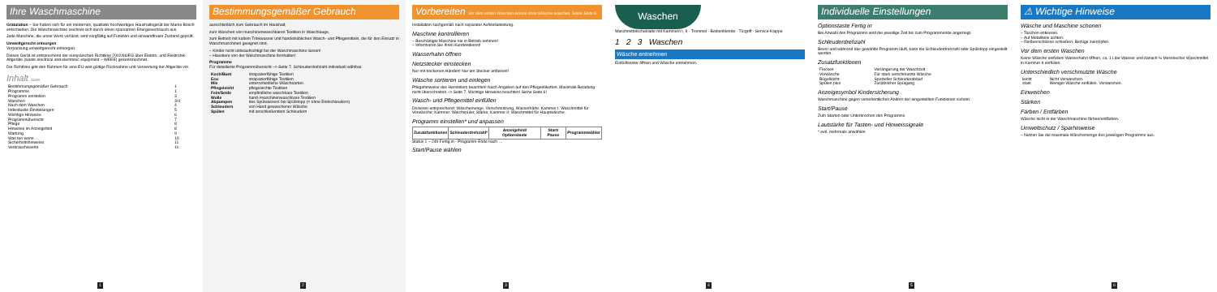Ihre Waschmaschine
Gratulation – Sie haben sich für ein modernes, qualitativ hochwertiges Haushaltsgerät der Marke Bosch entschieden. Die Waschmaschine zeichnet sich durch einen sparsamen Energieverbrauch aus.
Jede Maschine, die unser Werk verlässt, wird sorgfältig auf Funktion und einwandfreien Zustand geprüft.
Umweltgerecht entsorgen
Verpackung umweltgerecht entsorgen.
Dieses Gerät ist entsprechend der europäischen Richtlinie 2002/96/EG über Elektro- und Elektronik-Altgeräte (waste electrical and electronic equipment – WEEE) gekennzeichnet.
Die Richtlinie gibt den Rahmen für eine EU-weit gültige Rücknahme und Verwertung der Altgeräte vor.
Inhalt Seite
| Bestimmungsgemäßer Gebrauch | 1 |
| Programme | 1 |
| Programm einstellen | 3 |
| Waschen | 3/4 |
| Nach dem Waschen | 4 |
| Individuelle Einstellungen | 5 |
| Wichtige Hinweise | 6 |
| Programmübersicht | 7 |
| Pflege | 8 |
| Hinweise im Anzeigefeld | 8 |
| Wartung | 9 |
| Was tun wenn … | 10 |
| Sicherheitshinweise | 11 |
| Verbrauchswerte | 11 |
1
Bestimmungsgemäßer Gebrauch
ausschließlich zum Gebrauch im Haushalt,
zum Waschen von maschinenwaschbaren Textilien in Waschlauge,
zum Betrieb mit kaltem Trinkwasser und handelsüblichen Wasch- und Pflegemitteln, die für den Einsatz in Waschmaschinen geeignet sind.
– Kinder nicht unbeaufsichtigt bei der Waschmaschine lassen!
– Haustiere von der Waschmaschine fernhalten!
Programme
Für detaillierte Programmübersicht –> Seite 7. Schleuderdrehzahl individuell wählbar.
| Koch/Bunt | strapazierfähige Textilien |
| Eco | strapazierfähige Textilien |
| Mix | unterschiedliche Wäschearten |
| Pflegeleicht | pflegeleichte Textilien |
| Fein/Seide | empfindliche waschbare Textilien |
| Wolle | hand-/maschinenwaschbare Textilien |
| Abpumpen | des Spülwassers bei Spülstopp (= ohne Endschleudern) |
| Schleudern | von Hand gewaschener Wäsche |
| Spülen | mit anschließendem Schleudern |
2
Vorbereiten Vor dem ersten Waschen einmal ohne Wäsche waschen. Siehe Seite 6
Installation sachgemäß nach separater Aufstellanleitung.
Maschine kontrollieren
– Beschädigte Maschine nie in Betrieb nehmen!
– Informieren Sie Ihren Kundendienst!
Wasserhahn öffnen
Netzstecker einstecken
Nur mit trockenen Händen! Nur am Stecker anfassen!
Wäsche sortieren und einlegen
Pflegehinweise des Herstellers beachten! Nach Angaben auf den Pflegeetiketten. Maximale Beladung nicht überschreiten –> Seite 7. Wichtige Hinweise beachten! Siehe Seite 6!
Wasch- und Pflegemittel einfüllen
Dosieren entsprechend: Wäschemenge, Verschmutzung, Wasserhärte. Kammer I: Waschmittel für Vorwäsche; Kammer: Weichspüler, Stärke; Kammer II: Waschmittel für Hauptwäsche.
Programm einstellen* und anpassen
| Zusatzfunktionen | Schleuderdrehzahl* | Anzeigefeld/ Optionstaste | Start/ Pause | Programmwähler |
| --- | --- | --- | --- | --- |
Status 1 – 24h Fertig in · Programm-Ende nach …
Start/Pause wählen
3
Waschen
Waschmittelschublade mit Kammern I, II · Trommel · Bedienblende · Türgriff · Service-Klappe
1 2 3 Waschen
Wäsche entnehmen
Einfüllfenster öffnen und Wäsche entnehmen.
4
Individuelle Einstellungen
Optionstaste Fertig in
Bei Anwahl des Programms wird die jeweilige Zeit bis zum Programmende angezeigt.
Schleuderdrehzahl
Bevor und während das gewählte Programm läuft, kann die Schleuderdrehzahl oder Spülstopp eingestellt werden.
Zusatzfunktionen
| Flecken | Verlängerung der Waschzeit |
| Vorwäsche | Für stark verschmutzte Wäsche |
| Bügelleicht | Spezieller Schleuderablauf |
| Spülen plus | Zusätzlicher Spülgang |
Anzeigesymbol Kindersicherung
Waschmaschine gegen versehentliches Ändern der eingestellten Funktionen sichern.
Start/Pause
Zum Starten oder Unterbrechen des Programms.
Lautstärke für Tasten- und Hinweissignale
* evtl. mehrmals anwählen
5
⚠ Wichtige Hinweise
Wäsche und Maschine schonen
– Taschen entleeren.
– Auf Metallteile achten.
– Reißverschlüsse schließen, Bezüge zuknöpfen.
Vor dem ersten Waschen
Keine Wäsche einfüllen! Wasserhahn öffnen, ca. 1 Liter Wasser und danach ½ Messbecher Waschmittel in Kammer II einfüllen.
Unterschiedlich verschmutzte Wäsche
| leicht | Nicht Vorwaschen. |
| stark | Weniger Wäsche einfüllen. Vorwaschen. |
Einweichen
Stärken
Färben / Entfärben
Wäsche nicht in der Waschmaschine färben/entfärben.
Umweltschutz / Sparhinweise
– Nutzen Sie die maximale Wäschemenge des jeweiligen Programms aus.
6